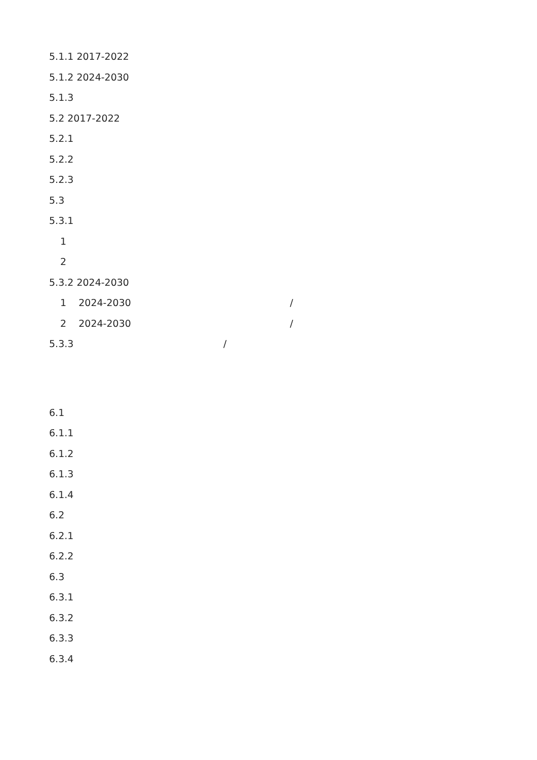5.1.1 2017-2022
5.1.2 2024-2030
5.1.3
5.2 2017-2022
5.2.1
5.2.2
5.2.3
5.3
5.3.1
1
2
5.3.2 2024-2030
1 2024-2030 /
2 2024-2030 /
5.3.3 /
6.1
6.1.1
6.1.2
6.1.3
6.1.4
6.2
6.2.1
6.2.2
6.3
6.3.1
6.3.2
6.3.3
6.3.4